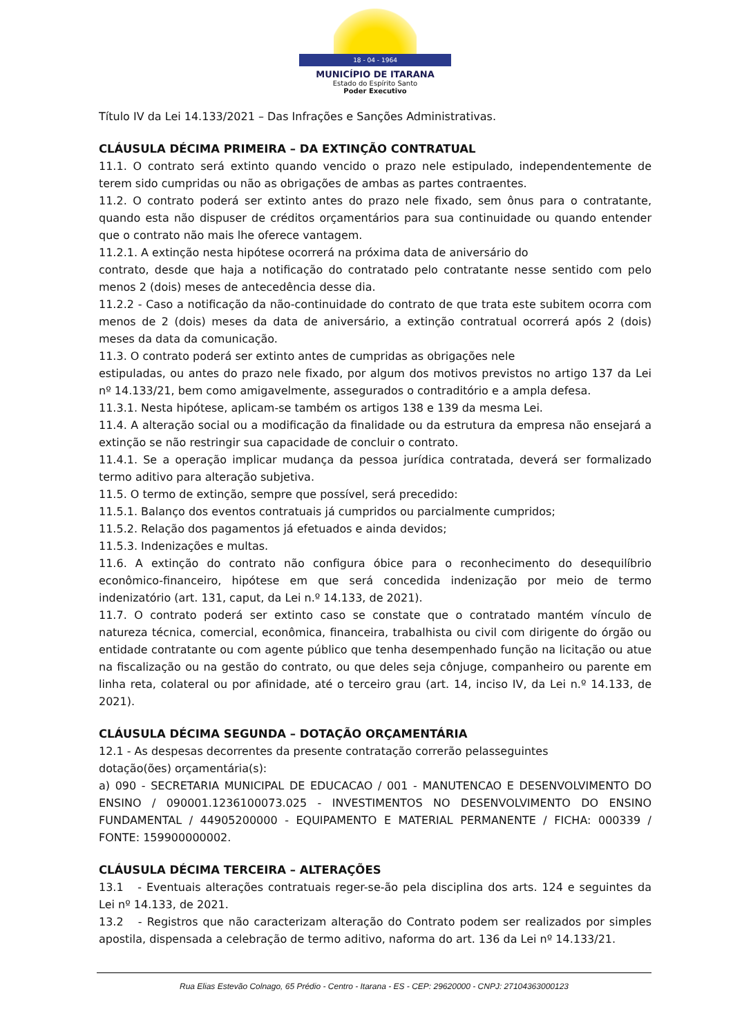18 - 04 - 1964
MUNICÍPIO DE ITARANA
Estado do Espírito Santo
Poder Executivo
Título IV da Lei 14.133/2021 – Das Infrações e Sanções Administrativas.
CLÁUSULA DÉCIMA PRIMEIRA – DA EXTINÇÃO CONTRATUAL
11.1. O contrato será extinto quando vencido o prazo nele estipulado, independentemente de terem sido cumpridas ou não as obrigações de ambas as partes contraentes.
11.2. O contrato poderá ser extinto antes do prazo nele fixado, sem ônus para o contratante, quando esta não dispuser de créditos orçamentários para sua continuidade ou quando entender que o contrato não mais lhe oferece vantagem.
11.2.1. A extinção nesta hipótese ocorrerá na próxima data de aniversário do
contrato, desde que haja a notificação do contratado pelo contratante nesse sentido com pelo menos 2 (dois) meses de antecedência desse dia.
11.2.2 - Caso a notificação da não-continuidade do contrato de que trata este subitem ocorra com menos de 2 (dois) meses da data de aniversário, a extinção contratual ocorrerá após 2 (dois) meses da data da comunicação.
11.3. O contrato poderá ser extinto antes de cumpridas as obrigações nele
estipuladas, ou antes do prazo nele fixado, por algum dos motivos previstos no artigo 137 da Lei nº 14.133/21, bem como amigavelmente, assegurados o contraditório e a ampla defesa.
11.3.1. Nesta hipótese, aplicam-se também os artigos 138 e 139 da mesma Lei.
11.4. A alteração social ou a modificação da finalidade ou da estrutura da empresa não ensejará a extinção se não restringir sua capacidade de concluir o contrato.
11.4.1. Se a operação implicar mudança da pessoa jurídica contratada, deverá ser formalizado termo aditivo para alteração subjetiva.
11.5. O termo de extinção, sempre que possível, será precedido:
11.5.1. Balanço dos eventos contratuais já cumpridos ou parcialmente cumpridos;
11.5.2. Relação dos pagamentos já efetuados e ainda devidos;
11.5.3. Indenizações e multas.
11.6. A extinção do contrato não configura óbice para o reconhecimento do desequilíbrio econômico-financeiro, hipótese em que será concedida indenização por meio de termo indenizatório (art. 131, caput, da Lei n.º 14.133, de 2021).
11.7. O contrato poderá ser extinto caso se constate que o contratado mantém vínculo de natureza técnica, comercial, econômica, financeira, trabalhista ou civil com dirigente do órgão ou entidade contratante ou com agente público que tenha desempenhado função na licitação ou atue na fiscalização ou na gestão do contrato, ou que deles seja cônjuge, companheiro ou parente em linha reta, colateral ou por afinidade, até o terceiro grau (art. 14, inciso IV, da Lei n.º 14.133, de 2021).
CLÁUSULA DÉCIMA SEGUNDA – DOTAÇÃO ORÇAMENTÁRIA
12.1 - As despesas decorrentes da presente contratação correrão pelasseguintes
dotação(ões) orçamentária(s):
a) 090 - SECRETARIA MUNICIPAL DE EDUCACAO / 001 - MANUTENCAO E DESENVOLVIMENTO DO ENSINO / 090001.1236100073.025 - INVESTIMENTOS NO DESENVOLVIMENTO DO ENSINO FUNDAMENTAL / 44905200000 - EQUIPAMENTO E MATERIAL PERMANENTE / FICHA: 000339 / FONTE: 159900000002.
CLÁUSULA DÉCIMA TERCEIRA – ALTERAÇÕES
13.1 - Eventuais alterações contratuais reger-se-ão pela disciplina dos arts. 124 e seguintes da Lei nº 14.133, de 2021.
13.2 - Registros que não caracterizam alteração do Contrato podem ser realizados por simples apostila, dispensada a celebração de termo aditivo, naforma do art. 136 da Lei nº 14.133/21.
Rua Elias Estevão Colnago, 65 Prédio - Centro - Itarana - ES - CEP: 29620000 - CNPJ: 27104363000123